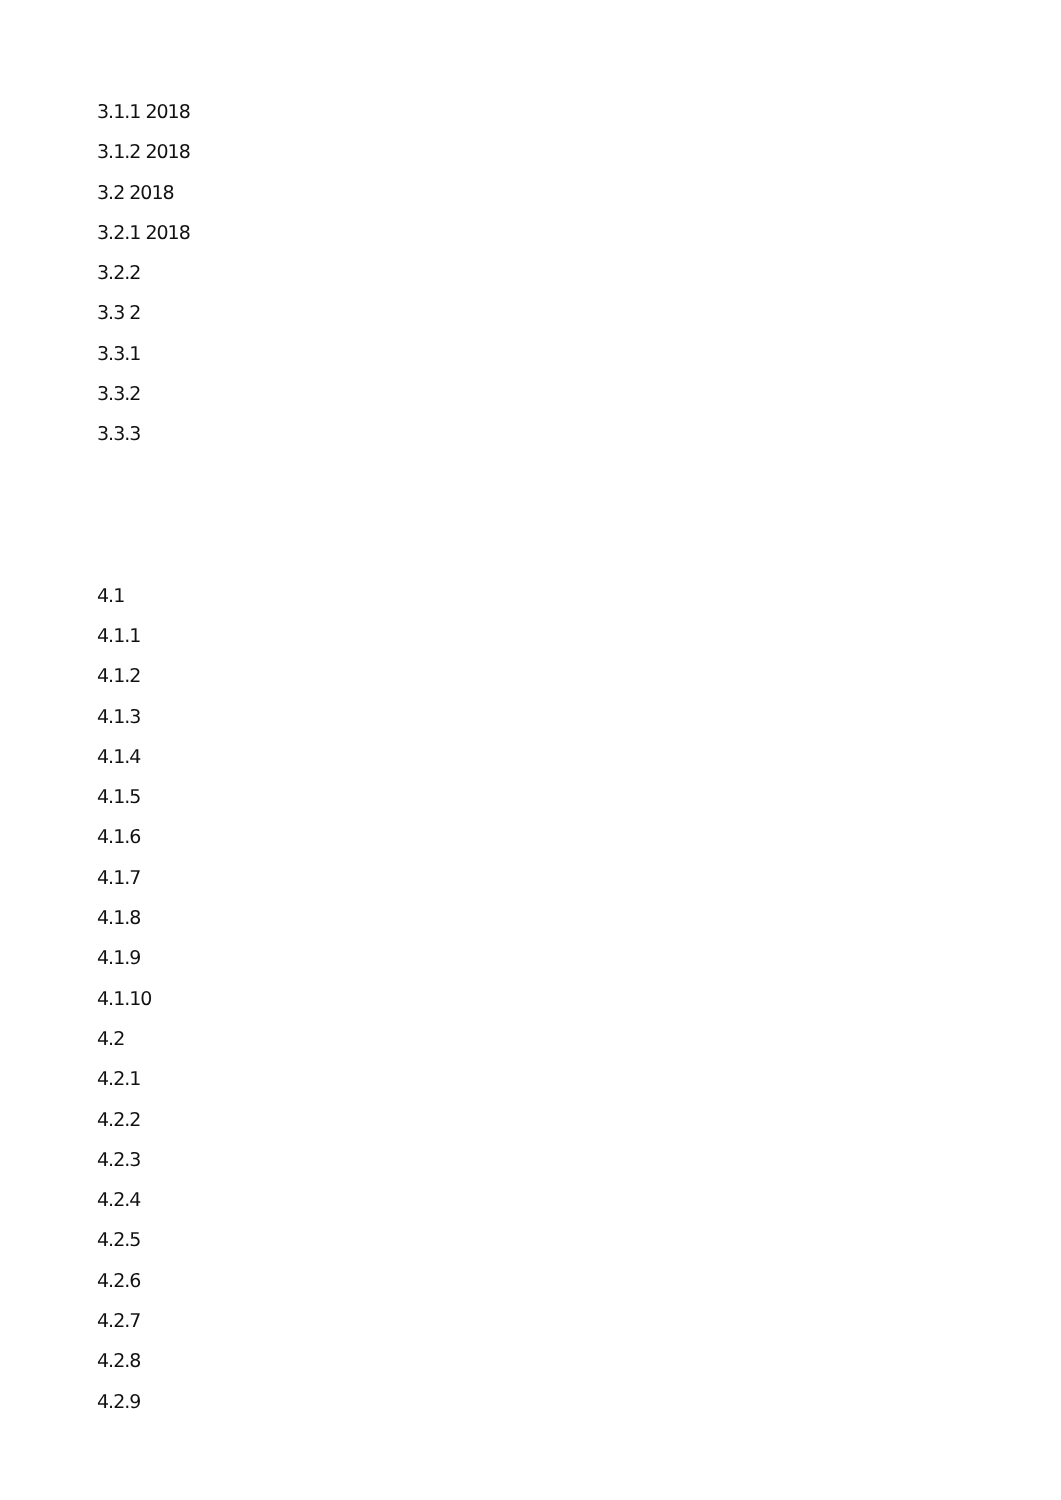3.1.1 2018
3.1.2 2018
3.2 2018
3.2.1 2018
3.2.2
3.3 2
3.3.1
3.3.2
3.3.3
4.1
4.1.1
4.1.2
4.1.3
4.1.4
4.1.5
4.1.6
4.1.7
4.1.8
4.1.9
4.1.10
4.2
4.2.1
4.2.2
4.2.3
4.2.4
4.2.5
4.2.6
4.2.7
4.2.8
4.2.9